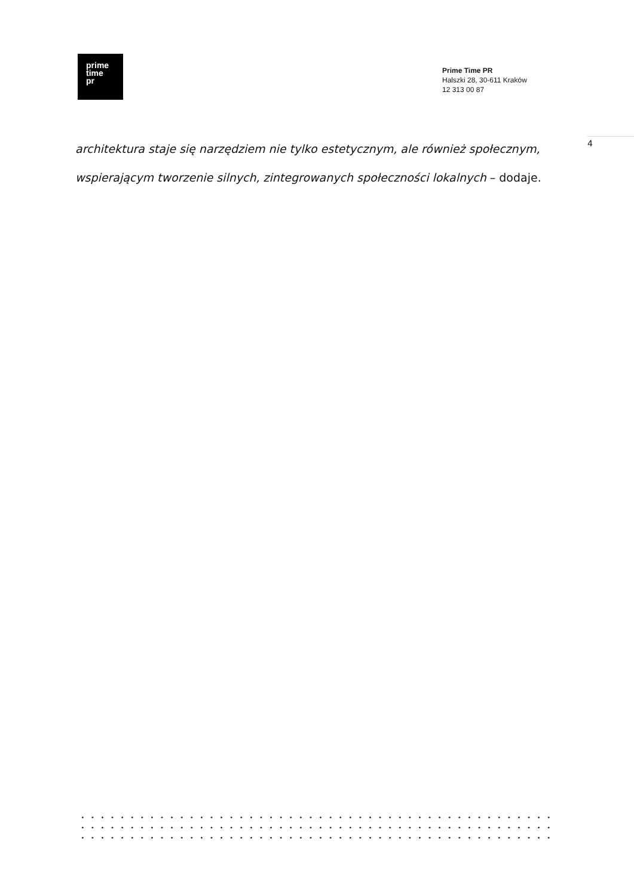prime
time
pr
Prime Time PR
Halszki 28, 30-611 Kraków
12 313 00 87
4
architektura staje się narzędziem nie tylko estetycznym, ale również społecznym, wspierającym tworzenie silnych, zintegrowanych społeczności lokalnych – dodaje.